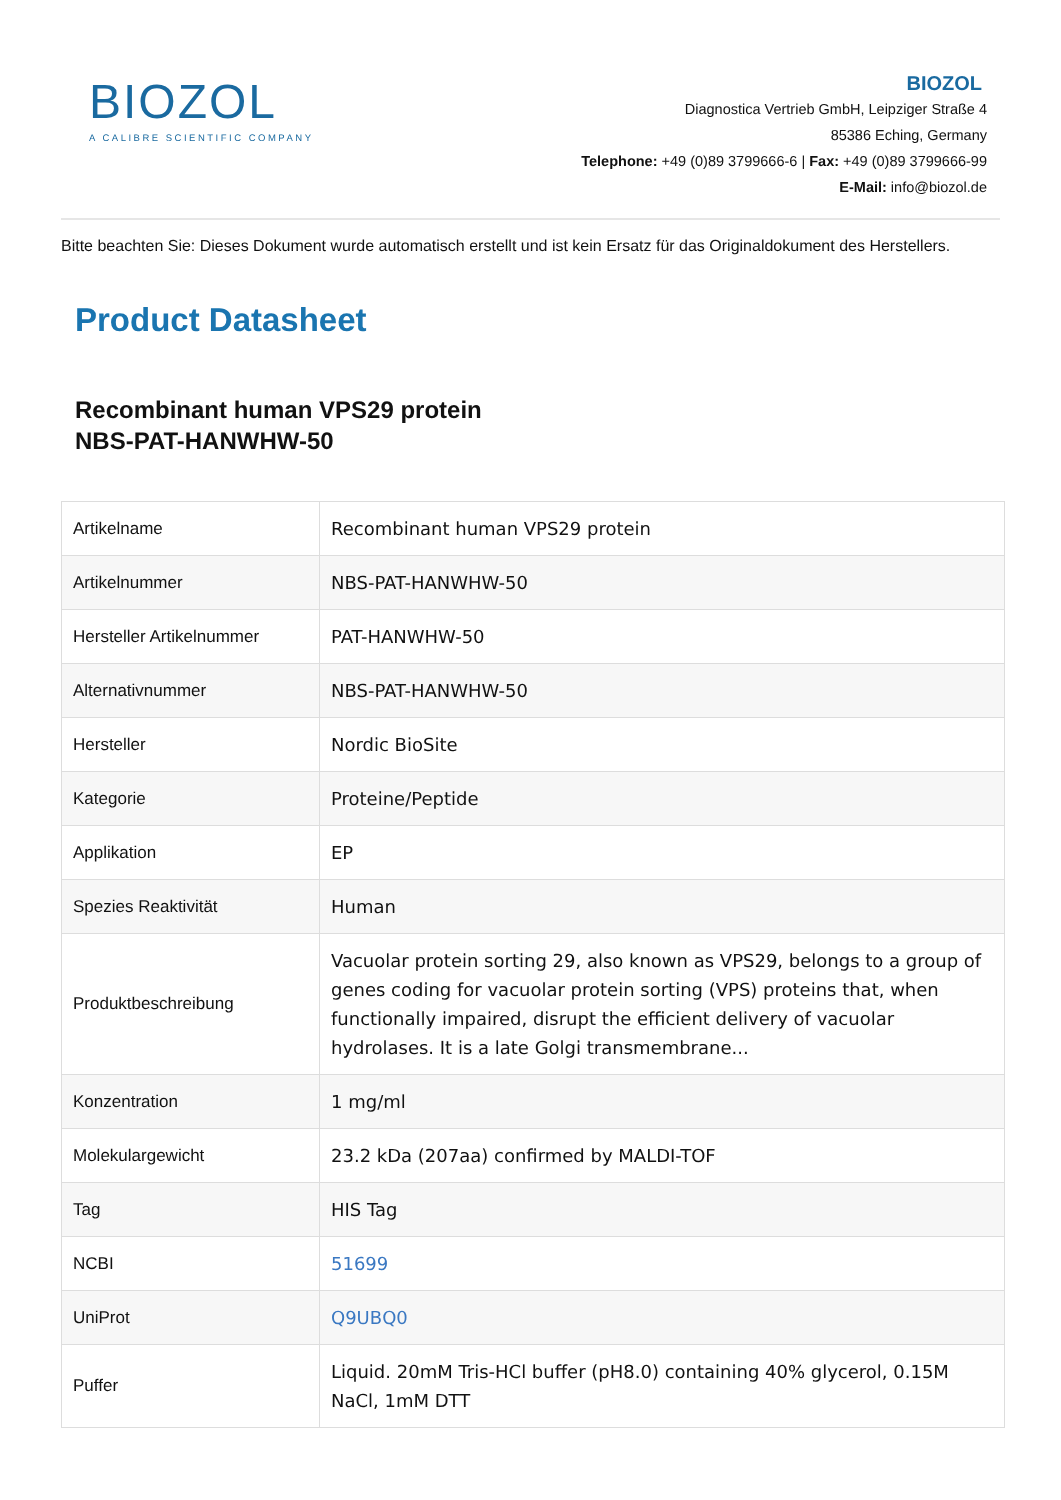BIOZOL
A CALIBRE SCIENTIFIC COMPANY
BIOZOL
Diagnostica Vertrieb GmbH, Leipziger Straße 4
85386 Eching, Germany
Telephone: +49 (0)89 3799666-6 | Fax: +49 (0)89 3799666-99
E-Mail: info@biozol.de
Bitte beachten Sie: Dieses Dokument wurde automatisch erstellt und ist kein Ersatz für das Originaldokument des Herstellers.
Product Datasheet
Recombinant human VPS29 protein
NBS-PAT-HANWHW-50
| Artikelname | Recombinant human VPS29 protein |
| Artikelnummer | NBS-PAT-HANWHW-50 |
| Hersteller Artikelnummer | PAT-HANWHW-50 |
| Alternativnummer | NBS-PAT-HANWHW-50 |
| Hersteller | Nordic BioSite |
| Kategorie | Proteine/Peptide |
| Applikation | EP |
| Spezies Reaktivität | Human |
| Produktbeschreibung | Vacuolar protein sorting 29, also known as VPS29, belongs to a group of genes coding for vacuolar protein sorting (VPS) proteins that, when functionally impaired, disrupt the efficient delivery of vacuolar hydrolases. It is a late Golgi transmembrane... |
| Konzentration | 1 mg/ml |
| Molekulargewicht | 23.2 kDa (207aa) confirmed by MALDI-TOF |
| Tag | HIS Tag |
| NCBI | 51699 |
| UniProt | Q9UBQ0 |
| Puffer | Liquid. 20mM Tris-HCl buffer (pH8.0) containing 40% glycerol, 0.15M NaCl, 1mM DTT |